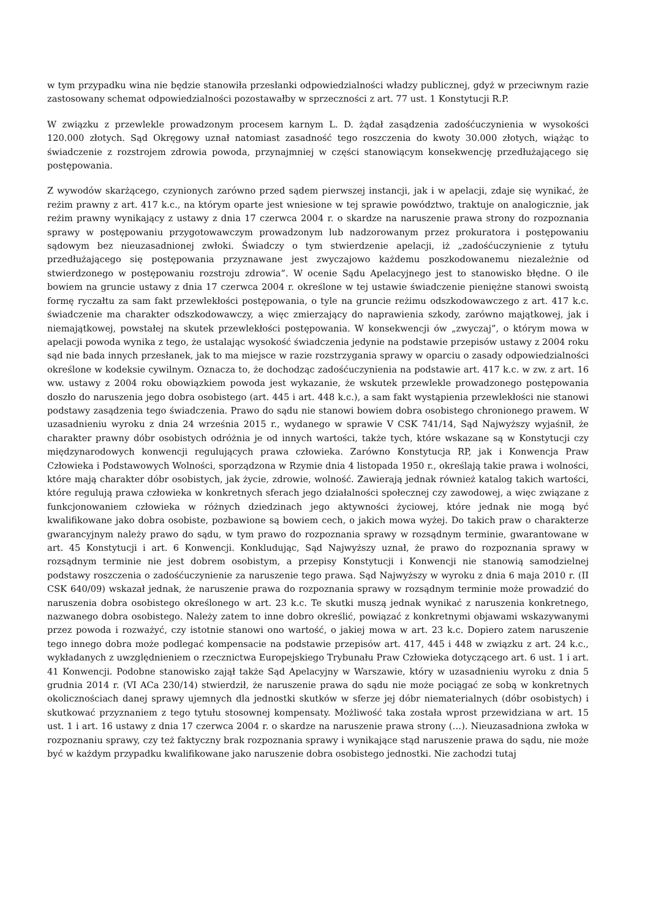w tym przypadku wina nie będzie stanowiła przesłanki odpowiedzialności władzy publicznej, gdyż w przeciwnym razie zastosowany schemat odpowiedzialności pozostawałby w sprzeczności z art. 77 ust. 1 Konstytucji R.P.
W związku z przewlekle prowadzonym procesem karnym L. D. żądał zasądzenia zadośćuczynienia w wysokości 120.000 złotych. Sąd Okręgowy uznał natomiast zasadność tego roszczenia do kwoty 30.000 złotych, wiążąc to świadczenie z rozstrojem zdrowia powoda, przynajmniej w części stanowiącym konsekwencję przedłużającego się postępowania.
Z wywodów skarżącego, czynionych zarówno przed sądem pierwszej instancji, jak i w apelacji, zdaje się wynikać, że reżim prawny z art. 417 k.c., na którym oparte jest wniesione w tej sprawie powództwo, traktuje on analogicznie, jak reżim prawny wynikający z ustawy z dnia 17 czerwca 2004 r. o skardze na naruszenie prawa strony do rozpoznania sprawy w postępowaniu przygotowawczym prowadzonym lub nadzorowanym przez prokuratora i postępowaniu sądowym bez nieuzasadnionej zwłoki. Świadczy o tym stwierdzenie apelacji, iż „zadośćuczynienie z tytułu przedłużającego się postępowania przyznawane jest zwyczajowo każdemu poszkodowanemu niezależnie od stwierdzonego w postępowaniu rozstroju zdrowia”. W ocenie Sądu Apelacyjnego jest to stanowisko błędne. O ile bowiem na gruncie ustawy z dnia 17 czerwca 2004 r. określone w tej ustawie świadczenie pieniężne stanowi swoistą formę ryczałtu za sam fakt przewlekłości postępowania, o tyle na gruncie reżimu odszkodowawczego z art. 417 k.c. świadczenie ma charakter odszkodowawczy, a więc zmierzający do naprawienia szkody, zarówno majątkowej, jak i niemajątkowej, powstałej na skutek przewlekłości postępowania. W konsekwencji ów „zwyczaj”, o którym mowa w apelacji powoda wynika z tego, że ustalając wysokość świadczenia jedynie na podstawie przepisów ustawy z 2004 roku sąd nie bada innych przesłanek, jak to ma miejsce w razie rozstrzygania sprawy w oparciu o zasady odpowiedzialności określone w kodeksie cywilnym. Oznacza to, że dochodząc zadośćuczynienia na podstawie art. 417 k.c. w zw. z art. 16 ww. ustawy z 2004 roku obowiązkiem powoda jest wykazanie, że wskutek przewlekle prowadzonego postępowania doszło do naruszenia jego dobra osobistego (art. 445 i art. 448 k.c.), a sam fakt wystąpienia przewlekłości nie stanowi podstawy zasądzenia tego świadczenia. Prawo do sądu nie stanowi bowiem dobra osobistego chronionego prawem. W uzasadnieniu wyroku z dnia 24 września 2015 r., wydanego w sprawie V CSK 741/14, Sąd Najwyższy wyjaśnił, że charakter prawny dóbr osobistych odróżnia je od innych wartości, także tych, które wskazane są w Konstytucji czy międzynarodowych konwencji regulujących prawa człowieka. Zarówno Konstytucja RP, jak i Konwencja Praw Człowieka i Podstawowych Wolności, sporządzona w Rzymie dnia 4 listopada 1950 r., określają takie prawa i wolności, które mają charakter dóbr osobistych, jak życie, zdrowie, wolność. Zawierają jednak również katalog takich wartości, które regulują prawa człowieka w konkretnych sferach jego działalności społecznej czy zawodowej, a więc związane z funkcjonowaniem człowieka w różnych dziedzinach jego aktywności życiowej, które jednak nie mogą być kwalifikowane jako dobra osobiste, pozbawione są bowiem cech, o jakich mowa wyżej. Do takich praw o charakterze gwarancyjnym należy prawo do sądu, w tym prawo do rozpoznania sprawy w rozsądnym terminie, gwarantowane w art. 45 Konstytucji i art. 6 Konwencji. Konkludując, Sąd Najwyższy uznał, że prawo do rozpoznania sprawy w rozsądnym terminie nie jest dobrem osobistym, a przepisy Konstytucji i Konwencji nie stanowią samodzielnej podstawy roszczenia o zadośćuczynienie za naruszenie tego prawa. Sąd Najwyższy w wyroku z dnia 6 maja 2010 r. (II CSK 640/09) wskazał jednak, że naruszenie prawa do rozpoznania sprawy w rozsądnym terminie może prowadzić do naruszenia dobra osobistego określonego w art. 23 k.c. Te skutki muszą jednak wynikać z naruszenia konkretnego, nazwanego dobra osobistego. Należy zatem to inne dobro określić, powiązać z konkretnymi objawami wskazywanymi przez powoda i rozważyć, czy istotnie stanowi ono wartość, o jakiej mowa w art. 23 k.c. Dopiero zatem naruszenie tego innego dobra może podlegać kompensacie na podstawie przepisów art. 417, 445 i 448 w związku z art. 24 k.c., wykładanych z uwzględnieniem o rzecznictwa Europejskiego Trybunału Praw Człowieka dotyczącego art. 6 ust. 1 i art. 41 Konwencji. Podobne stanowisko zajął także Sąd Apelacyjny w Warszawie, który w uzasadnieniu wyroku z dnia 5 grudnia 2014 r. (VI ACa 230/14) stwierdził, że naruszenie prawa do sądu nie może pociągać ze sobą w konkretnych okolicznościach danej sprawy ujemnych dla jednostki skutków w sferze jej dóbr niematerialnych (dóbr osobistych) i skutkować przyznaniem z tego tytułu stosownej kompensaty. Możliwość taka została wprost przewidziana w art. 15 ust. 1 i art. 16 ustawy z dnia 17 czerwca 2004 r. o skardze na naruszenie prawa strony (…). Nieuzasadniona zwłoka w rozpoznaniu sprawy, czy też faktyczny brak rozpoznania sprawy i wynikające stąd naruszenie prawa do sądu, nie może być w każdym przypadku kwalifikowane jako naruszenie dobra osobistego jednostki. Nie zachodzi tutaj